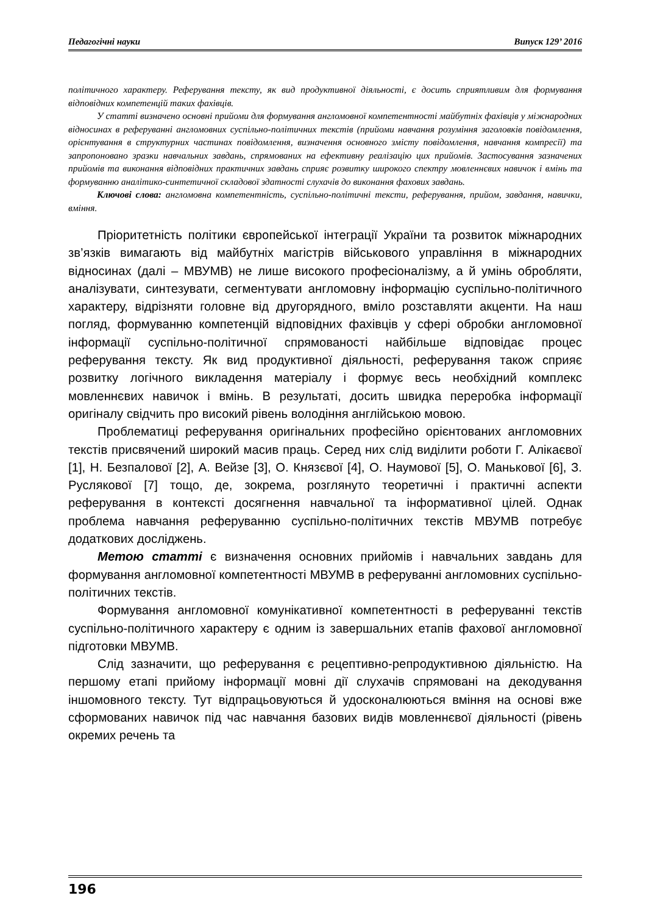Педагогічні науки Випуск 129’ 2016
політичного характеру. Реферування тексту, як вид продуктивної діяльності, є досить сприятливим для формування відповідних компетенцій таких фахівців.
У статті визначено основні прийоми для формування англомовної компетентності майбутніх фахівців у міжнародних відносинах в реферуванні англомовних суспільно-політичних текстів (прийоми навчання розуміння заголовків повідомлення, орієнтування в структурних частинах повідомлення, визначення основного змісту повідомлення, навчання компресії) та запропоновано зразки навчальних завдань, спрямованих на ефективну реалізацію цих прийомів. Застосування зазначених прийомів та виконання відповідних практичних завдань сприяє розвитку широкого спектру мовленнєвих навичок і вмінь та формуванню аналітико-синтетичної складової здатності слухачів до виконання фахових завдань.
Ключові слова: англомовна компетентність, суспільно-політичні тексти, реферування, прийом, завдання, навички, вміння.
Пріоритетність політики європейської інтеграції України та розвиток міжнародних зв’язків вимагають від майбутніх магістрів військового управління в міжнародних відносинах (далі – МВУМВ) не лише високого професіоналізму, а й умінь обробляти, аналізувати, синтезувати, сегментувати англомовну інформацію суспільно-політичного характеру, відрізняти головне від другорядного, вміло розставляти акценти. На наш погляд, формуванню компетенцій відповідних фахівців у сфері обробки англомовної інформації суспільно-політичної спрямованості найбільше відповідає процес реферування тексту. Як вид продуктивної діяльності, реферування також сприяє розвитку логічного викладення матеріалу і формує весь необхідний комплекс мовленнєвих навичок і вмінь. В результаті, досить швидка переробка інформації оригіналу свідчить про високий рівень володіння англійською мовою.
Проблематиці реферування оригінальних професійно орієнтованих англомовних текстів присвячений широкий масив праць. Серед них слід виділити роботи Г. Алікаєвої [1], Н. Безпалової [2], А. Вейзе [3], О. Князєвої [4], О. Наумової [5], О. Манькової [6], З. Руслякової [7] тощо, де, зокрема, розглянуто теоретичні і практичні аспекти реферування в контексті досягнення навчальної та інформативної цілей. Однак проблема навчання реферуванню суспільно-політичних текстів МВУМВ потребує додаткових досліджень.
Метою статті є визначення основних прийомів і навчальних завдань для формування англомовної компетентності МВУМВ в реферуванні англомовних суспільно-політичних текстів.
Формування англомовної комунікативної компетентності в реферуванні текстів суспільно-політичного характеру є одним із завершальних етапів фахової англомовної підготовки МВУМВ.
Слід зазначити, що реферування є рецептивно-репродуктивною діяльністю. На першому етапі прийому інформації мовні дії слухачів спрямовані на декодування іншомовного тексту. Тут відпрацьовуються й удосконалюються вміння на основі вже сформованих навичок під час навчання базових видів мовленнєвої діяльності (рівень окремих речень та
196